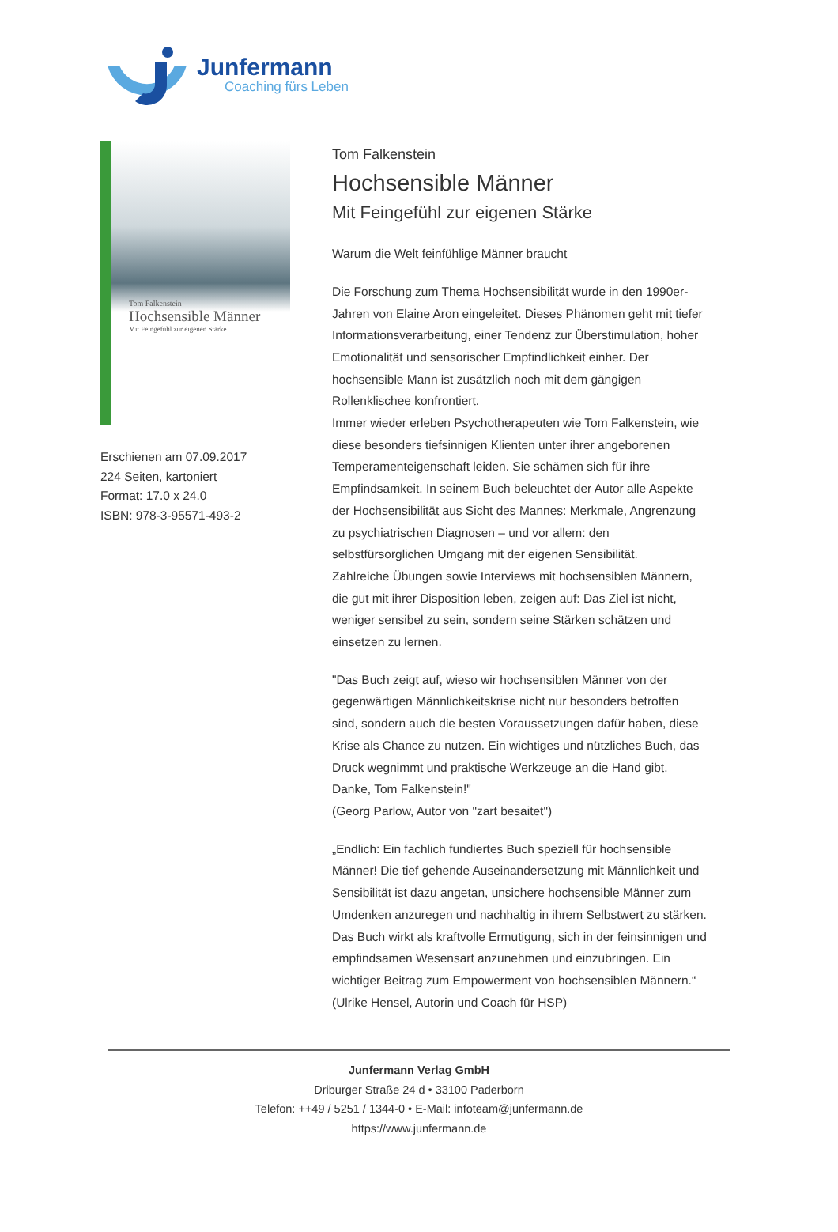Junfermann
Coaching fürs Leben
Tom Falkenstein
Hochsensible Männer
Mit Feingefühl zur eigenen Stärke
Erschienen am 07.09.2017
224 Seiten, kartoniert
Format: 17.0 x 24.0
ISBN: 978-3-95571-493-2
Tom Falkenstein
Hochsensible Männer
Mit Feingefühl zur eigenen Stärke
Warum die Welt feinfühlige Männer braucht
Die Forschung zum Thema Hochsensibilität wurde in den 1990er-Jahren von Elaine Aron eingeleitet. Dieses Phänomen geht mit tiefer Informationsverarbeitung, einer Tendenz zur Überstimulation, hoher Emotionalität und sensorischer Empfindlichkeit einher. Der hochsensible Mann ist zusätzlich noch mit dem gängigen Rollenklischee konfrontiert.
Immer wieder erleben Psychotherapeuten wie Tom Falkenstein, wie diese besonders tiefsinnigen Klienten unter ihrer angeborenen Temperamenteigenschaft leiden. Sie schämen sich für ihre Empfindsamkeit. In seinem Buch beleuchtet der Autor alle Aspekte der Hochsensibilität aus Sicht des Mannes: Merkmale, Angrenzung zu psychiatrischen Diagnosen – und vor allem: den selbstfürsorglichen Umgang mit der eigenen Sensibilität.
Zahlreiche Übungen sowie Interviews mit hochsensiblen Männern, die gut mit ihrer Disposition leben, zeigen auf: Das Ziel ist nicht, weniger sensibel zu sein, sondern seine Stärken schätzen und einsetzen zu lernen.
"Das Buch zeigt auf, wieso wir hochsensiblen Männer von der gegenwärtigen Männlichkeitskrise nicht nur besonders betroffen sind, sondern auch die besten Voraussetzungen dafür haben, diese Krise als Chance zu nutzen. Ein wichtiges und nützliches Buch, das Druck wegnimmt und praktische Werkzeuge an die Hand gibt. Danke, Tom Falkenstein!"
(Georg Parlow, Autor von "zart besaitet")
„Endlich: Ein fachlich fundiertes Buch speziell für hochsensible Männer! Die tief gehende Auseinandersetzung mit Männlichkeit und Sensibilität ist dazu angetan, unsichere hochsensible Männer zum Umdenken anzuregen und nachhaltig in ihrem Selbstwert zu stärken. Das Buch wirkt als kraftvolle Ermutigung, sich in der feinsinnigen und empfindsamen Wesensart anzunehmen und einzubringen. Ein wichtiger Beitrag zum Empowerment von hochsensiblen Männern.“
(Ulrike Hensel, Autorin und Coach für HSP)
Junfermann Verlag GmbH
Driburger Straße 24 d • 33100 Paderborn
Telefon: ++49 / 5251 / 1344-0 • E-Mail: infoteam@junfermann.de
https://www.junfermann.de